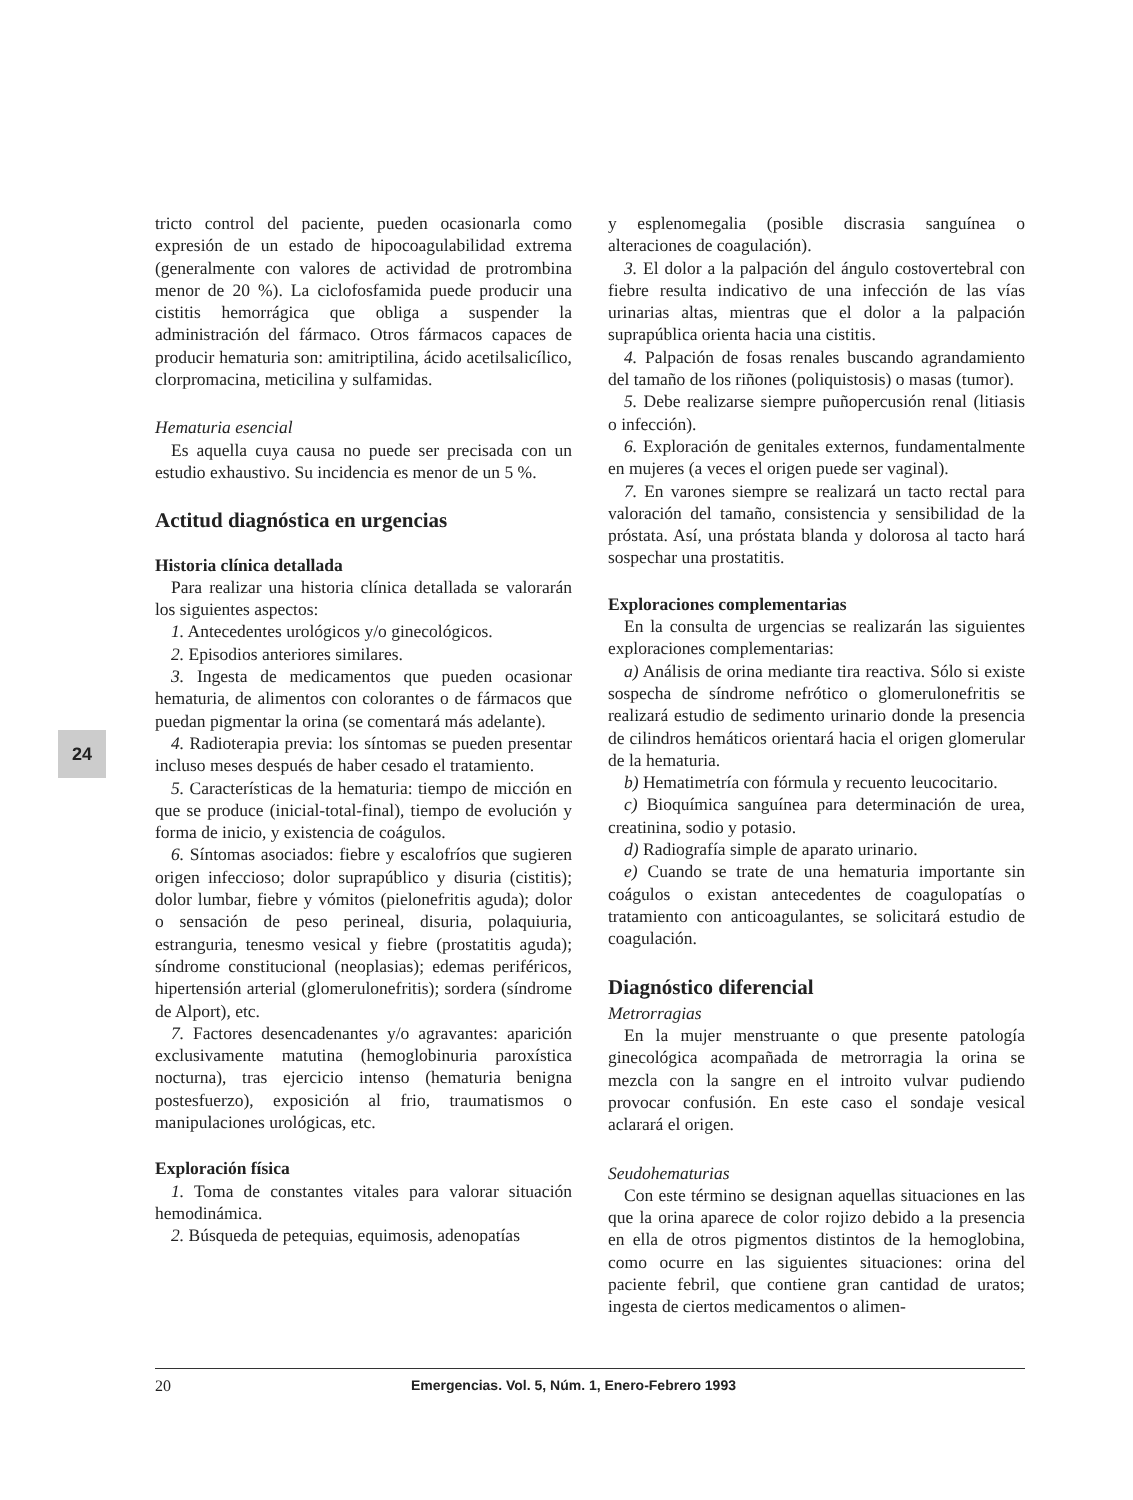24
tricto control del paciente, pueden ocasionarla como expresión de un estado de hipocoagulabilidad extrema (generalmente con valores de actividad de protrombina menor de 20 %). La ciclofosfamida puede producir una cistitis hemorrágica que obliga a suspender la administración del fármaco. Otros fármacos capaces de producir hematuria son: amitriptilina, ácido acetilsalicílico, clorpromacina, meticilina y sulfamidas.
Hematuria esencial
Es aquella cuya causa no puede ser precisada con un estudio exhaustivo. Su incidencia es menor de un 5 %.
Actitud diagnóstica en urgencias
Historia clínica detallada
Para realizar una historia clínica detallada se valorarán los siguientes aspectos:
1. Antecedentes urológicos y/o ginecológicos.
2. Episodios anteriores similares.
3. Ingesta de medicamentos que pueden ocasionar hematuria, de alimentos con colorantes o de fármacos que puedan pigmentar la orina (se comentará más adelante).
4. Radioterapia previa: los síntomas se pueden presentar incluso meses después de haber cesado el tratamiento.
5. Características de la hematuria: tiempo de micción en que se produce (inicial-total-final), tiempo de evolución y forma de inicio, y existencia de coágulos.
6. Síntomas asociados: fiebre y escalofríos que sugieren origen infeccioso; dolor suprapúblico y disuria (cistitis); dolor lumbar, fiebre y vómitos (pielonefritis aguda); dolor o sensación de peso perineal, disuria, polaquiuria, estranguria, tenesmo vesical y fiebre (prostatitis aguda); síndrome constitucional (neoplasias); edemas periféricos, hipertensión arterial (glomerulonefritis); sordera (síndrome de Alport), etc.
7. Factores desencadenantes y/o agravantes: aparición exclusivamente matutina (hemoglobinuria paroxística nocturna), tras ejercicio intenso (hematuria benigna postesfuerzo), exposición al frio, traumatismos o manipulaciones urológicas, etc.
Exploración física
1. Toma de constantes vitales para valorar situación hemodinámica.
2. Búsqueda de petequias, equimosis, adenopatías
y esplenomegalia (posible discrasia sanguínea o alteraciones de coagulación).
3. El dolor a la palpación del ángulo costovertebral con fiebre resulta indicativo de una infección de las vías urinarias altas, mientras que el dolor a la palpación suprapública orienta hacia una cistitis.
4. Palpación de fosas renales buscando agrandamiento del tamaño de los riñones (poliquistosis) o masas (tumor).
5. Debe realizarse siempre puñopercusión renal (litiasis o infección).
6. Exploración de genitales externos, fundamentalmente en mujeres (a veces el origen puede ser vaginal).
7. En varones siempre se realizará un tacto rectal para valoración del tamaño, consistencia y sensibilidad de la próstata. Así, una próstata blanda y dolorosa al tacto hará sospechar una prostatitis.
Exploraciones complementarias
En la consulta de urgencias se realizarán las siguientes exploraciones complementarias:
a) Análisis de orina mediante tira reactiva. Sólo si existe sospecha de síndrome nefrótico o glomerulonefritis se realizará estudio de sedimento urinario donde la presencia de cilindros hemáticos orientará hacia el origen glomerular de la hematuria.
b) Hematimetría con fórmula y recuento leucocitario.
c) Bioquímica sanguínea para determinación de urea, creatinina, sodio y potasio.
d) Radiografía simple de aparato urinario.
e) Cuando se trate de una hematuria importante sin coágulos o existan antecedentes de coagulopatías o tratamiento con anticoagulantes, se solicitará estudio de coagulación.
Diagnóstico diferencial
Metrorragias
En la mujer menstruante o que presente patología ginecológica acompañada de metrorragia la orina se mezcla con la sangre en el introito vulvar pudiendo provocar confusión. En este caso el sondaje vesical aclarará el origen.
Seudohematurias
Con este término se designan aquellas situaciones en las que la orina aparece de color rojizo debido a la presencia en ella de otros pigmentos distintos de la hemoglobina, como ocurre en las siguientes situaciones: orina del paciente febril, que contiene gran cantidad de uratos; ingesta de ciertos medicamentos o alimen-
20 Emergencias. Vol. 5, Núm. 1, Enero-Febrero 1993